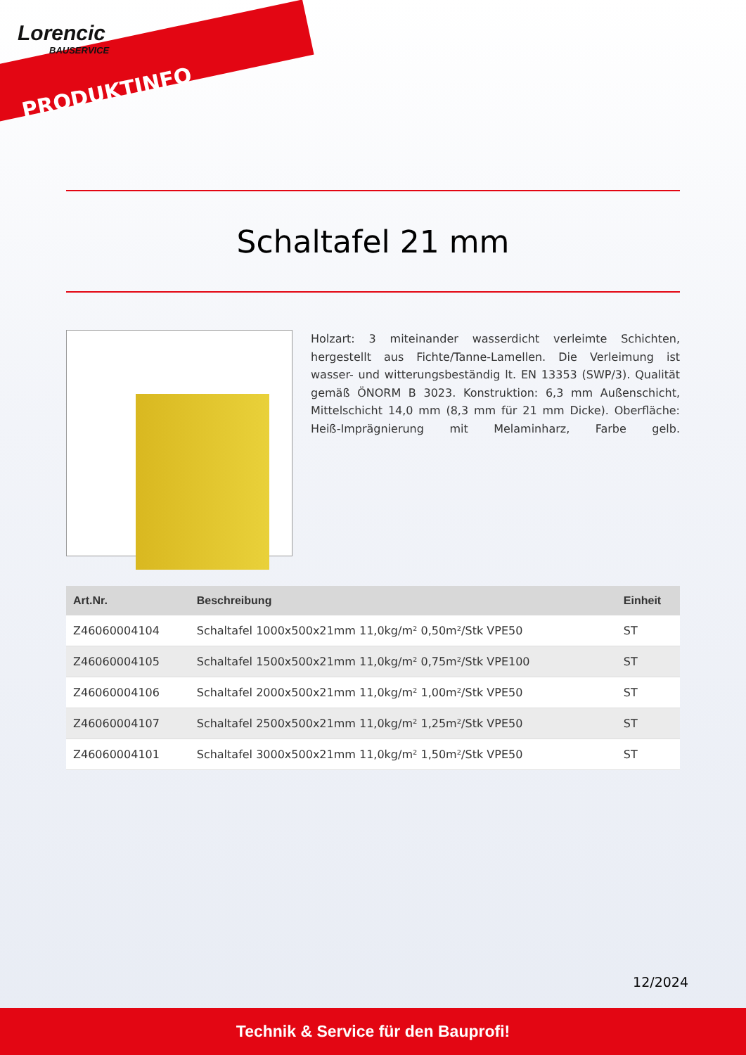Lorencic
BAUSERVICE
PRODUKTINFO
Schaltafel 21 mm
Holzart: 3 miteinander wasserdicht verleimte Schichten, hergestellt aus Fichte/Tanne-Lamellen. Die Verleimung ist wasser- und witterungsbeständig lt. EN 13353 (SWP/3). Qualität gemäß ÖNORM B 3023. Konstruktion: 6,3 mm Außenschicht, Mittelschicht 14,0 mm (8,3 mm für 21 mm Dicke). Oberfläche: Heiß-Imprägnierung mit Melaminharz, Farbe gelb.
| Art.Nr. | Beschreibung | Einheit |
| --- | --- | --- |
| Z46060004104 | Schaltafel 1000x500x21mm 11,0kg/m² 0,50m²/Stk VPE50 | ST |
| Z46060004105 | Schaltafel 1500x500x21mm 11,0kg/m² 0,75m²/Stk VPE100 | ST |
| Z46060004106 | Schaltafel 2000x500x21mm 11,0kg/m² 1,00m²/Stk VPE50 | ST |
| Z46060004107 | Schaltafel 2500x500x21mm 11,0kg/m² 1,25m²/Stk VPE50 | ST |
| Z46060004101 | Schaltafel 3000x500x21mm 11,0kg/m² 1,50m²/Stk VPE50 | ST |
12/2024
Technik & Service für den Bauprofi!